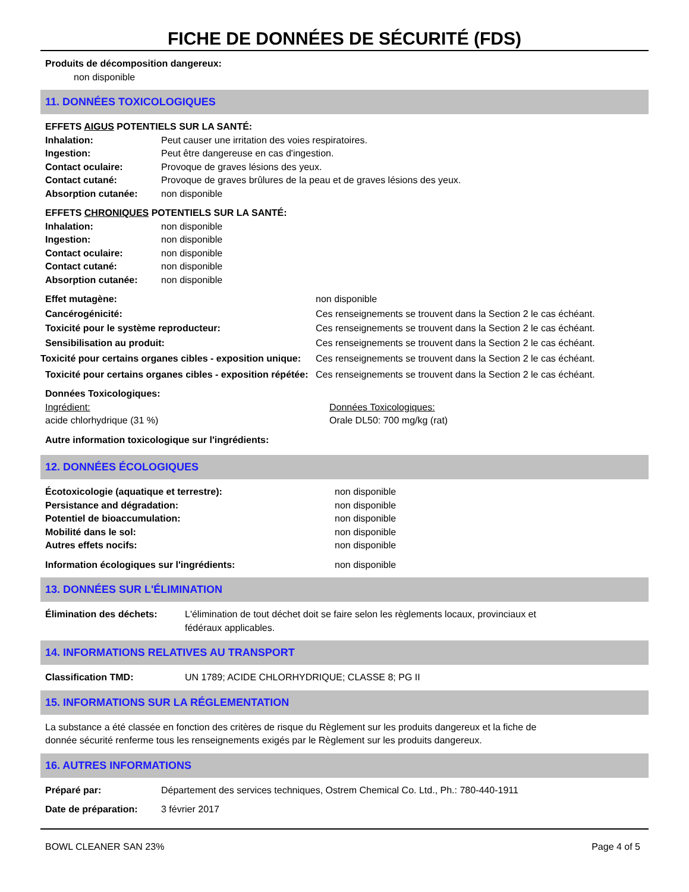FICHE DE DONNÉES DE SÉCURITÉ (FDS)
Produits de décomposition dangereux:
non disponible
11. DONNÉES TOXICOLOGIQUES
EFFETS AIGUS POTENTIELS SUR LA SANTÉ:
Inhalation: Peut causer une irritation des voies respiratoires.
Ingestion: Peut être dangereuse en cas d'ingestion.
Contact oculaire: Provoque de graves lésions des yeux.
Contact cutané: Provoque de graves brûlures de la peau et de graves lésions des yeux.
Absorption cutanée: non disponible
EFFETS CHRONIQUES POTENTIELS SUR LA SANTÉ:
Inhalation: non disponible
Ingestion: non disponible
Contact oculaire: non disponible
Contact cutané: non disponible
Absorption cutanée: non disponible
Effet mutagène: non disponible
Cancérogénicité: Ces renseignements se trouvent dans la Section 2 le cas échéant.
Toxicité pour le système reproducteur: Ces renseignements se trouvent dans la Section 2 le cas échéant.
Sensibilisation au produit: Ces renseignements se trouvent dans la Section 2 le cas échéant.
Toxicité pour certains organes cibles - exposition unique: Ces renseignements se trouvent dans la Section 2 le cas échéant.
Toxicité pour certains organes cibles - exposition répétée: Ces renseignements se trouvent dans la Section 2 le cas échéant.
Données Toxicologiques:
Ingrédient: Données Toxicologiques:
acide chlorhydrique (31 %) Orale DL50: 700 mg/kg (rat)
Autre information toxicologique sur l'ingrédients:
12. DONNÉES ÉCOLOGIQUES
Écotoxicologie (aquatique et terrestre): non disponible
Persistance and dégradation: non disponible
Potentiel de bioaccumulation: non disponible
Mobilité dans le sol: non disponible
Autres effets nocifs: non disponible
Information écologiques sur l'ingrédients: non disponible
13. DONNÉES SUR L'ÉLIMINATION
Élimination des déchets: L'élimination de tout déchet doit se faire selon les règlements locaux, provinciaux et fédéraux applicables.
14. INFORMATIONS RELATIVES AU TRANSPORT
Classification TMD: UN 1789; ACIDE CHLORHYDRIQUE; CLASSE 8; PG II
15. INFORMATIONS SUR LA RÉGLEMENTATION
La substance a été classée en fonction des critères de risque du Règlement sur les produits dangereux et la fiche de donnée sécurité renferme tous les renseignements exigés par le Règlement sur les produits dangereux.
16. AUTRES INFORMATIONS
Préparé par: Département des services techniques, Ostrem Chemical Co. Ltd., Ph.: 780-440-1911
Date de préparation: 3 février 2017
BOWL CLEANER SAN 23% Page 4 of 5